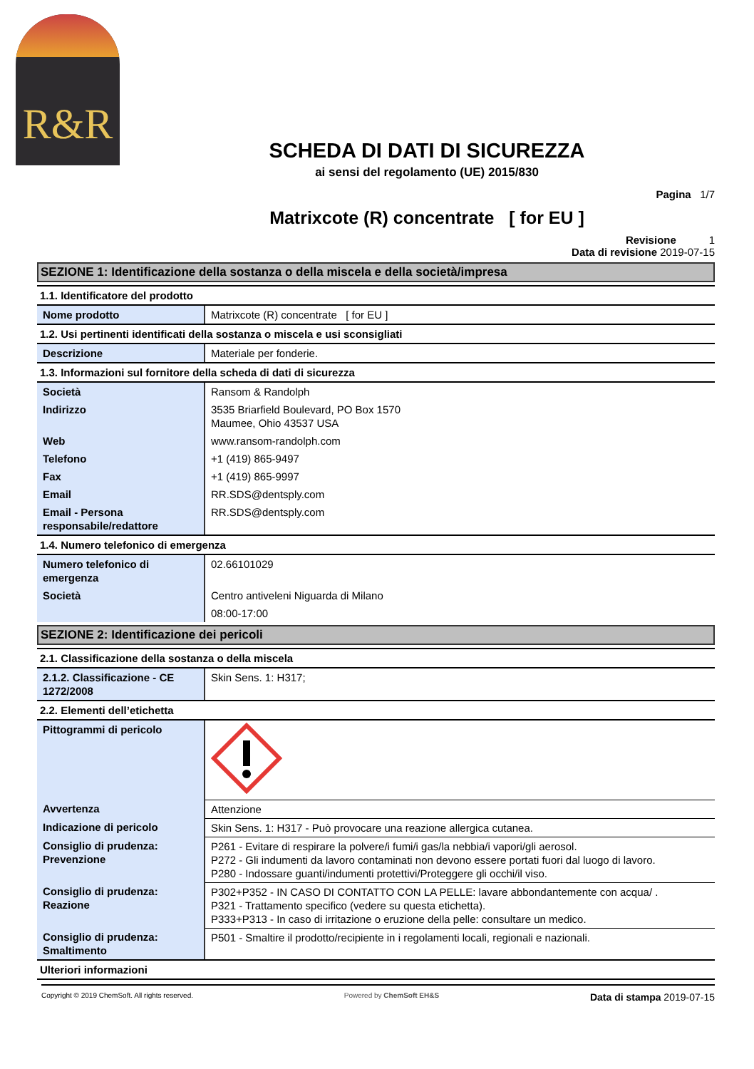R&R
SCHEDA DI DATI DI SICUREZZA
ai sensi del regolamento (UE) 2015/830
Pagina 1/7
Matrixcote (R) concentrate [ for EU ]
Revisione 1
Data di revisione 2019-07-15
SEZIONE 1: Identificazione della sostanza o della miscela e della società/impresa
1.1. Identificatore del prodotto
| Nome prodotto | Matrixcote (R) concentrate [ for EU ] |
1.2. Usi pertinenti identificati della sostanza o miscela e usi sconsigliati
| Descrizione | Materiale per fonderie. |
1.3. Informazioni sul fornitore della scheda di dati di sicurezza
| Società | Ransom & Randolph |
| Indirizzo | 3535 Briarfield Boulevard, PO Box 1570 Maumee, Ohio 43537 USA |
| Web | www.ransom-randolph.com |
| Telefono | +1 (419) 865-9497 |
| Fax | +1 (419) 865-9997 |
| Email | RR.SDS@dentsply.com |
| Email - Persona responsabile/redattore | RR.SDS@dentsply.com |
1.4. Numero telefonico di emergenza
| Numero telefonico di emergenza | 02.66101029 |
| Società | Centro antiveleni Niguarda di Milano |
| | 08:00-17:00 |
SEZIONE 2: Identificazione dei pericoli
2.1. Classificazione della sostanza o della miscela
| 2.1.2. Classificazione - CE 1272/2008 | Skin Sens. 1: H317; |
2.2. Elementi dell’etichetta
| Pittogrammi di pericolo | |
| Avvertenza | Attenzione |
| Indicazione di pericolo | Skin Sens. 1: H317 - Può provocare una reazione allergica cutanea. |
| Consiglio di prudenza: Prevenzione | P261 - Evitare di respirare la polvere/i fumi/i gas/la nebbia/i vapori/gli aerosol. P272 - Gli indumenti da lavoro contaminati non devono essere portati fuori dal luogo di lavoro. P280 - Indossare guanti/indumenti protettivi/Proteggere gli occhi/il viso. |
| Consiglio di prudenza: Reazione | P302+P352 - IN CASO DI CONTATTO CON LA PELLE: lavare abbondantemente con acqua/ . P321 - Trattamento specifico (vedere su questa etichetta). P333+P313 - In caso di irritazione o eruzione della pelle: consultare un medico. |
| Consiglio di prudenza: Smaltimento | P501 - Smaltire il prodotto/recipiente in i regolamenti locali, regionali e nazionali. |
Ulteriori informazioni
Copyright © 2019 ChemSoft. All rights reserved. Powered by ChemSoft EH&S Data di stampa 2019-07-15